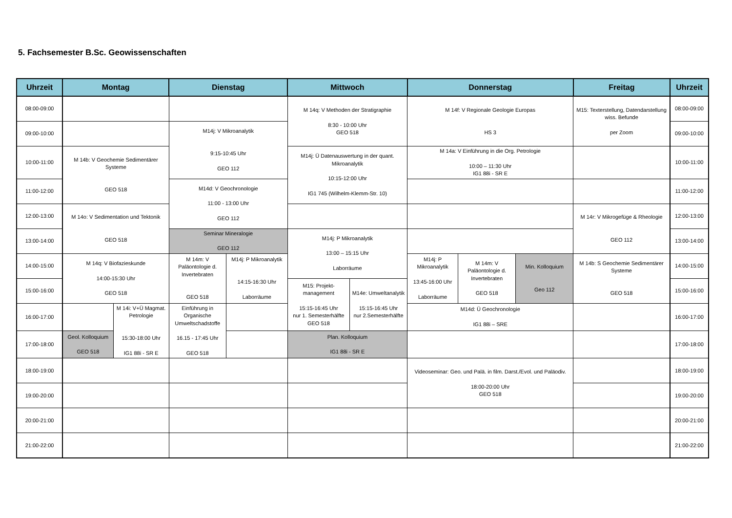5. Fachsemester B.Sc. Geowissenschaften
| Uhrzeit | Montag | | Dienstag | | Mittwoch | | Donnerstag | | | Freitag | Uhrzeit |
| --- | --- | --- | --- | --- | --- | --- | --- | --- | --- | --- | --- |
| 08:00-09:00 | | | | | M 14q: V Methoden der Stratigraphie 8:30 - 10:00 Uhr GEO 518 | | M 14f: V Regionale Geologie Europas HS 3 | | | M15: Texterstellung, Datendarstellung wiss. Befunde per Zoom | 08:00-09:00 |
| 09:00-10:00 | | | M14j: V Mikroanalytik 9:15-10:45 Uhr GEO 112 | | | | | | | | 09:00-10:00 |
| 10:00-11:00 | M 14b: V Geochemie Sedimentärer Systeme GEO 518 | | | | M14j: Ü Datenauswertung in der quant. Mikroanalytik 10:15-12:00 Uhr IG1 745 (Wilhelm-Klemm-Str. 10) | | M 14a: V Einführung in die Org. Petrologie 10:00 – 11:30 Uhr IG1 88i - SR E | | | | 10:00-11:00 |
| 11:00-12:00 | | | M14d: V Geochronologie 11:00 - 13:00 Uhr GEO 112 | | | | | | | | 11:00-12:00 |
| 12:00-13:00 | M 14o: V Sedimentation und Tektonik GEO 518 | | | | | | | | | M 14r: V Mikrogefüge & Rheologie GEO 112 | 12:00-13:00 |
| 13:00-14:00 | | | Seminar Mineralogie GEO 112 | | M14j: P Mikroanalytik 13:00 – 15:15 Uhr Laborräume | | | | | | 13:00-14:00 |
| 14:00-15:00 | M 14q: V Biofazieskunde 14:00-15:30 Uhr GEO 518 | | M 14m: V Paläontologie d. Invertebraten GEO 518 | M14j: P Mikroanalytik 14:15-16:30 Uhr Laborräume | | | M14j: P Mikroanalytik 13:45-16:00 Uhr Laborräume | M 14m: V Paläontologie d. Invertebraten GEO 518 | Min. Kolloquium Geo 112 | M 14b: S Geochemie Sedimentärer Systeme GEO 518 | 14:00-15:00 |
| 15:00-16:00 | | | | | M15: Projekt-management 15:15-16:45 Uhr nur 1. Semesterhälfte GEO 518 | M14e: Umweltanalytik 15:15-16:45 Uhr nur 2.Semesterhälfte | | | | | 15:00-16:00 |
| 16:00-17:00 | | M 14i: V+Ü Magmat. Petrologie 15:30-18:00 Uhr IG1 88i - SR E | Einführung in Organische Umweltschadstoffe 16.15 - 17:45 Uhr GEO 518 | | | | M14d: Ü Geochronologie IG1 88i – SRE | | | | 16:00-17:00 |
| 17:00-18:00 | Geol. Kolloquium GEO 518 | | | | Plan. Kolloquium IG1 88i - SR E | | | | | | 17:00-18:00 |
| 18:00-19:00 | | | | | | | Videoseminar: Geo. und Palä. in film. Darst./Evol. und Paläodiv. 18:00-20:00 Uhr GEO 518 | | | | 18:00-19:00 |
| 19:00-20:00 | | | | | | | | | | | 19:00-20:00 |
| 20:00-21:00 | | | | | | | | | | | 20:00-21:00 |
| 21:00-22:00 | | | | | | | | | | | 21:00-22:00 |